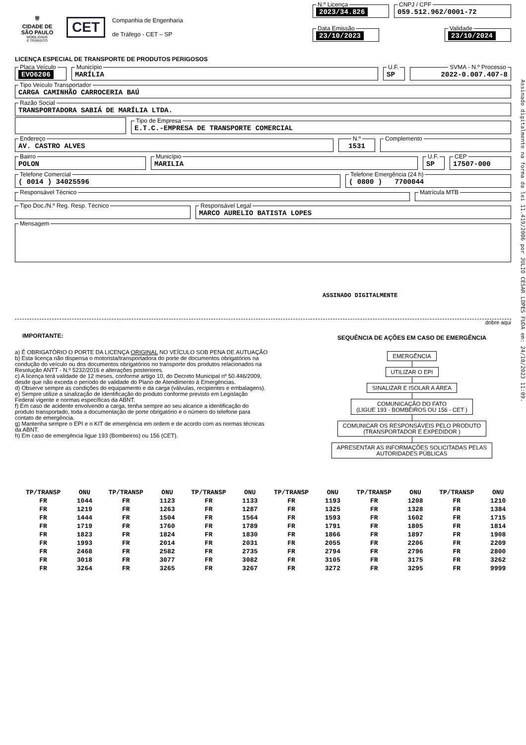⛨
CIDADE DE
SÃO PAULO
MOBILIDADE
E TRÂNSITO
CET
Companhia de Engenharia
de Tráfego - CET – SP
N.º Licença 2023/34.826 CNPJ / CPF 059.512.962/0001-72
Data Emissão 23/10/2023 Validade 23/10/2024
LICENÇA ESPECIAL DE TRANSPORTE DE PRODUTOS PERIGOSOS
Placa Veículo EVO6206 Município MARÍLIA U.F. SP SVMA - N.º Processo 2022-0.007.407-8
Tipo Veículo Transportador CARGA CAMINHÃO CARROCERIA BAÚ
Razão Social TRANSPORTADORA SABIÁ DE MARÍLIA LTDA.
Tipo de Empresa E.T.C.-EMPRESA DE TRANSPORTE COMERCIAL
Endereço AV. CASTRO ALVES N.º 1531 Complemento
Bairro POLON Município MARILIA U.F. SP CEP 17507-000
Telefone Comercial ( 0014 ) 34025596 Telefone Emergência (24 h) ( 0800 ) 7700044
Responsável Técnico Matrícula MTB
Tipo Doc./N.º Reg. Resp. Técnico Responsável Legal MARCO AURELIO BATISTA LOPES
Mensagem
ASSINADO DIGITALMENTE
dobre aqui
IMPORTANTE:
a) É OBRIGATÓRIO O PORTE DA LICENÇA ORIGINAL NO VEÍCULO SOB PENA DE AUTUAÇÃO
b) Esta licença não dispensa o motorista/transportadora do porte de documentos obrigatórios na condução do veículo ou dos documentos obrigatórios no transporte dos produtos relacionados na Resolução ANTT - N.º 5232/2016 e alterações posteriores.
c) A licença terá validade de 12 meses, conforme artigo 10, do Decreto Municipal nº 50.446/2009, desde que não exceda o período de validade do Plano de Atendimento à Emergências.
d) Observe sempre as condições do equipamento e da carga (válvulas, recipientes e embalagens).
e) Sempre utilize a sinalização de identificação do produto conforme previsto em Legislação Federal vigente e normas específicas da ABNT.
f) Em caso de acidente envolvendo a carga, tenha sempre ao seu alcance a identificação do produto transportado, toda a documentação de porte obrigatório e o número do telefone para contato de emergência.
g) Mantenha sempre o EPI e o KIT de emergência em ordem e de acordo com as normas técnicas da ABNT.
h) Em caso de emergência ligue 193 (Bombeiros) ou 156 (CET).
SEQUÊNCIA DE AÇÕES EM CASO DE EMERGÊNCIA
EMERGÊNCIA UTILIZAR O EPI SINALIZAR E ISOLAR A ÁREA
COMUNICAÇÃO DO FATO
(LIGUE 193 - BOMBEIROS OU 156 - CET )
COMUNICAR OS RESPONSÁVEIS PELO PRODUTO
(TRANSPORTADOR E EXPEDIDOR )
APRESENTAR AS INFORMAÇÕES SOLICITADAS PELAS
AUTORIDADES PÚBLICAS
| TP/TRANSP | ONU | TP/TRANSP | ONU | TP/TRANSP | ONU | TP/TRANSP | ONU | TP/TRANSP | ONU | TP/TRANSP | ONU |
| --- | --- | --- | --- | --- | --- | --- | --- | --- | --- | --- | --- |
| FR | 1044 | FR | 1123 | FR | 1133 | FR | 1193 | FR | 1208 | FR | 1210 |
| FR | 1219 | FR | 1263 | FR | 1287 | FR | 1325 | FR | 1328 | FR | 1384 |
| FR | 1444 | FR | 1504 | FR | 1564 | FR | 1593 | FR | 1602 | FR | 1715 |
| FR | 1719 | FR | 1760 | FR | 1789 | FR | 1791 | FR | 1805 | FR | 1814 |
| FR | 1823 | FR | 1824 | FR | 1830 | FR | 1866 | FR | 1897 | FR | 1908 |
| FR | 1993 | FR | 2014 | FR | 2031 | FR | 2055 | FR | 2206 | FR | 2209 |
| FR | 2468 | FR | 2582 | FR | 2735 | FR | 2794 | FR | 2796 | FR | 2800 |
| FR | 3018 | FR | 3077 | FR | 3082 | FR | 3105 | FR | 3175 | FR | 3262 |
| FR | 3264 | FR | 3265 | FR | 3267 | FR | 3272 | FR | 3295 | FR | 9999 |
Assinado digitalmente na forma da lei 11.419/2006 por JULIO CESAR LOPES FUDA em: 24/10/2023 11:09.